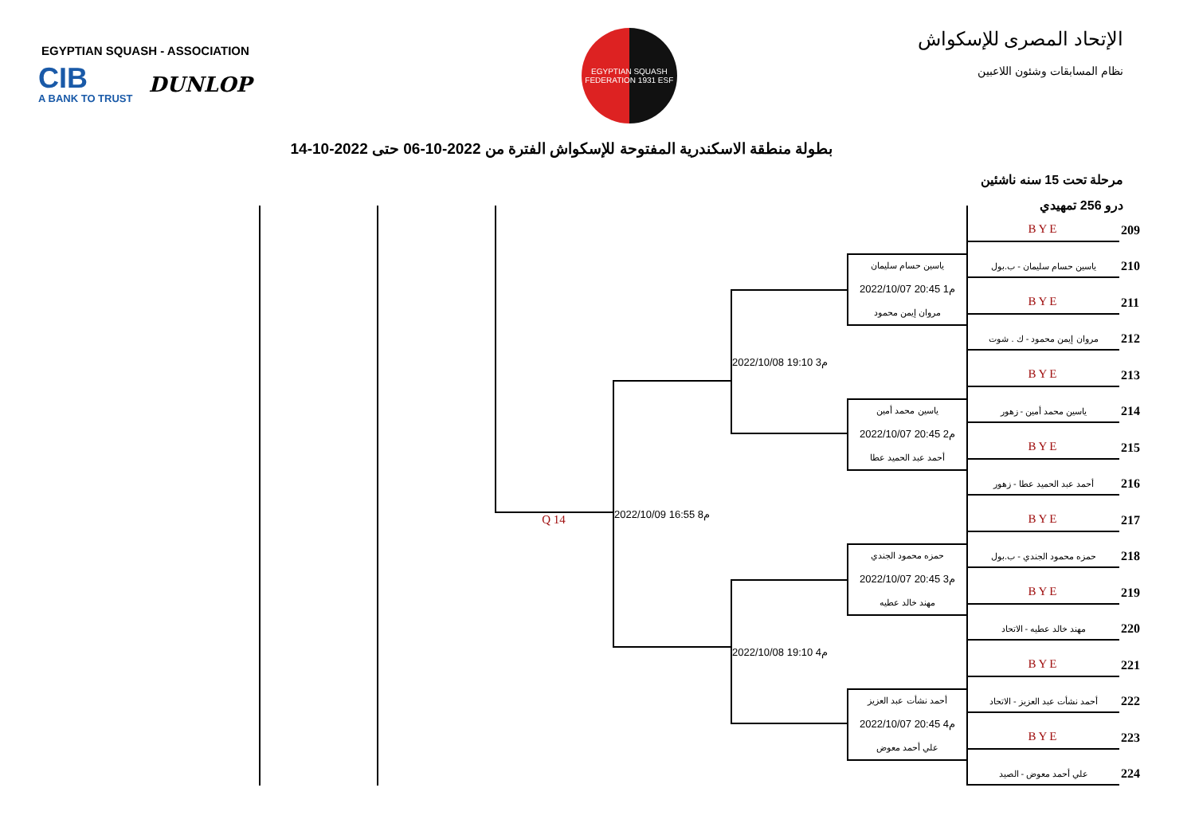EGYPTIAN SQUASH - ASSOCIATION
CIB
A BANK TO TRUST
DUNLOP
EGYPTIAN SQUASH FEDERATION 1931 ESF
الإتحاد المصرى للإسكواش
نظام المسابقات وشئون اللاعبين
بطولة منطقة الاسكندرية المفتوحة للإسكواش الفترة من 2022-10-06 حتى 2022-10-14
مرحلة تحت 15 سنه ناشئين
درو 256 تمهيدي
Q 14
BYE
209
ياسين حسام سليمان - ب.بول
210
BYE
211
مروان إيمن محمود - ك . شوت
212
ياسين حسام سليمان
2022/10/07 20:45 م1
مروان إيمن محمود
BYE
213
ياسين محمد أمين - زهور
214
BYE
215
أحمد عبد الحميد عطا - زهور
216
ياسين محمد أمين
2022/10/07 20:45 م2
أحمد عبد الحميد عطا
2022/10/08 19:10 م3
BYE
217
حمزه محمود الجندي - ب.بول
218
BYE
219
مهند خالد عطيه - الاتحاد
220
حمزه محمود الجندي
2022/10/07 20:45 م3
مهند خالد عطيه
BYE
221
أحمد نشأت عبد العزيز - الاتحاد
222
BYE
223
علي أحمد معوض - الصيد
224
أحمد نشأت عبد العزيز
2022/10/07 20:45 م4
علي أحمد معوض
2022/10/08 19:10 م4
2022/10/09 16:55 م8